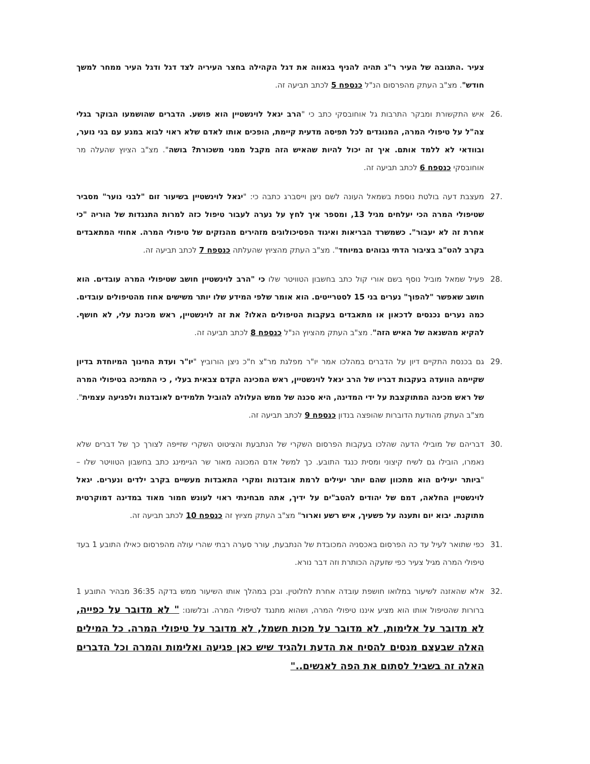צעיר .התגובה של העיר ר"ג תהיה להניף בגאווה את דגל הקהילה בחצר העיריה לצד דגל ודגל העיר ממחר למשך חודש". מצ"ב העתק מהפרסום הנ"ל כנספח 5 לכתב תביעה זה.
.26 איש התקשורת ומבקר התרבות גל אוחובסקי כתב כי "הרב יגאל לוינשטיין הוא פושע. הדברים שהושמעו הבוקר בגלי צה"ל על טיפולי המרה, המנוגדים לכל תפיסה מדעית קיימת, הופכים אותו לאדם שלא ראוי לבוא במגע עם בני נוער, ובוודאי לא ללמד אותם. איך זה יכול להיות שהאיש הזה מקבל ממני משכורת? בושה". מצ"ב הציוץ שהעלה מר אוחובסקי כנספח 6 לכתב תביעה זה.
.27 מעצבת דעה בולטת נוספת בשמאל העונה לשם ניצן וייסברג כתבה כי: "יגאל לוינשטיין בשיעור זום "לבני נוער" מסביר שטיפולי המרה הכי יעלחים מגיל 13, ומספר איך לחץ על נערה לעבור טיפול כזה למרות התנגדות של הוריה "כי אחרת זה לא יעבור". כשמשרד הבריאות ואיגוד הפסיכולוגים מזהירים מהנזקים של טיפולי המרה. אחוזי המתאבדים בקרב להט"ב בציבור הדתי גבוהים במיוחד". מצ"ב העתק מהציוץ שהעלתה כנספח 7 לכתב תביעה זה.
.28 פעיל שמאל מוביל נוסף בשם אורי קול כתב בחשבון הטוויטר שלו כי "הרב לוינשטיין חושב שטיפולי המרה עובדים. הוא חושב שאפשר "להפוך" נערים בני 15 לסטרייטים. הוא אומר שלפי המידע שלו יותר משישים אחוז מהטיפולים עובדים. כמה נערים נכנסים לדכאון או מתאבדים בעקבות הטיפולים האלו? את זה לוינשטיין, ראש מכינת עלי, לא חושף. להקיא מהשנאה של האיש הזה". מצ"ב העתק מהציוץ הנ"ל כנספח 8 לכתב תביעה זה.
.29 גם בכנסת התקיים דיון על הדברים במהלכו אמר יו"ר מפלגת מר"צ ח"כ ניצן הורוביץ "יו"ר ועדת החינוך המיוחדת בדיון שקיימה הוועדה בעקבות דבריו של הרב יגאל לוינשטיין, ראש המכינה הקדם צבאית בעלי , כי התמיכה בטיפולי המרה של ראש מכינה המתוקצבת על ידי המדינה, היא סכנה של ממש העלולה להוביל תלמידים לאובדנות ולפגיעה עצמית". מצ"ב העתק מהודעת הדוברות שהופצה בנדון כנספח 9 לכתב תביעה זה.
.30 דבריהם של מובילי הדעה שהלכו בעקבות הפרסום השקרי של הנתבעת והציטוט השקרי שזייפה לצורך כך של דברים שלא נאמרו, הובילו גם לשיח קיצוני ומסית כנגד התובע. כך למשל אדם המכונה מאור שר הגיימינג כתב בחשבון הטוויטר שלו – "ביותר יעילים הוא מתכוון שהם יותר יעילים לרמת אובדנות ומקרי התאבדות מעשיים בקרב ילדים ונערים. יגאל לוינשטיין החלאה, דמם של יהודים להטב"ים על ידיך, אתה מבחינתי ראוי לעונש חמור מאוד במדינה דמוקרטית מתוקנת. יבוא יום ותענה על פשעיך, איש רשע וארור" מצ"ב העתק מציוץ זה כנספח 10 לכתב תביעה זה.
.31 כפי שתואר לעיל עד כה הפרסום באכסניה המכובדת של הנתבעת, עורר סערה רבתי שהרי עולה מהפרסום כאילו התובע 1 בעד טיפולי המרה מגיל צעיר כפי שזעקה הכותרת וזה דבר נורא.
.32 אלא שהאזנה לשיעור במלואו חושפת עובדה אחרת לחלוטין. ובכן במהלך אותו השיעור ממש בדקה 36:35 מבהיר התובע 1 ברורות שהטיפול אותו הוא מציע איננו טיפולי המרה, ושהוא מתנגד לטיפולי המרה. ובלשונו: " לא מדובר על כפייה, לא מדובר על אלימות, לא מדובר על מכות חשמל, לא מדובר על טיפולי המרה. כל המילים האלה שבעצם מנסים להסיח את הדעת ולהגיד שיש כאן פגיעה ואלימות והמרה וכל הדברים האלה זה בשביל לסתום את הפה לאנשים.."